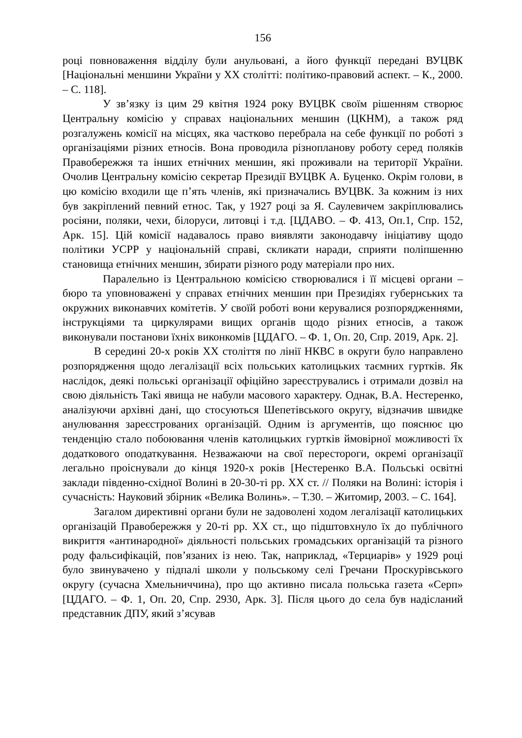156
році повноваження відділу були анульовані, а його функції передані ВУЦВК [Національні меншини України у ХХ столітті: політико-правовий аспект. – К., 2000. – С. 118].
У зв’язку із цим 29 квітня 1924 року ВУЦВК своїм рішенням створює Центральну комісію у справах національних меншин (ЦКНМ), а також ряд розгалужень комісії на місцях, яка частково перебрала на себе функції по роботі з організаціями різних етносів. Вона проводила різнопланову роботу серед поляків Правобережжя та інших етнічних меншин, які проживали на території України. Очолив Центральну комісію секретар Президії ВУЦВК А. Буценко. Окрім голови, в цю комісію входили ще п’ять членів, які призначались ВУЦВК. За кожним із них був закріплений певний етнос. Так, у 1927 році за Я. Саулевичем закріплювались росіяни, поляки, чехи, білоруси, литовці і т.д. [ЦДАВО. – Ф. 413, Оп.1, Спр. 152, Арк. 15]. Цій комісії надавалось право виявляти законодавчу ініціативу щодо політики УСРР у національній справі, скликати наради, сприяти поліпшенню становища етнічних меншин, збирати різного роду матеріали про них.
Паралельно із Центральною комісією створювалися і її місцеві органи – бюро та уповноважені у справах етнічних меншин при Президіях губернських та окружних виконавчих комітетів. У своїй роботі вони керувалися розпорядженнями, інструкціями та циркулярами вищих органів щодо різних етносів, а також виконували постанови їхніх виконкомів [ЦДАГО. – Ф. 1, Оп. 20, Спр. 2019, Арк. 2].
В середині 20-х років ХХ століття по лінії НКВС в округи було направлено розпорядження щодо легалізації всіх польських католицьких таємних гуртків. Як наслідок, деякі польські організації офіційно зареєструвались і отримали дозвіл на свою діяльність Такі явища не набули масового характеру. Однак, В.А. Нестеренко, аналізуючи архівні дані, що стосуються Шепетівського округу, відзначив швидке анулювання зареєстрованих організацій. Одним із аргументів, що пояснює цю тенденцію стало побоювання членів католицьких гуртків ймовірної можливості їх додаткового оподаткування. Незважаючи на свої перестороги, окремі організації легально проіснували до кінця 1920-х років [Нестеренко В.А. Польські освітні заклади південно-східної Волині в 20-30-ті рр. ХХ ст. // Поляки на Волині: історія і сучасність: Науковий збірник «Велика Волинь». – Т.30. – Житомир, 2003. – С. 164].
Загалом директивні органи були не задоволені ходом легалізації католицьких організацій Правобережжя у 20-ті рр. ХХ ст., що підштовхнуло їх до публічного викриття «антинародної» діяльності польських громадських організацій та різного роду фальсифікацій, пов’язаних із нею. Так, наприклад, «Терциарів» у 1929 році було звинувачено у підпалі школи у польському селі Гречани Проскурівського округу (сучасна Хмельниччина), про що активно писала польська газета «Серп» [ЦДАГО. – Ф. 1, Оп. 20, Спр. 2930, Арк. 3]. Після цього до села був надісланий представник ДПУ, який з’ясував